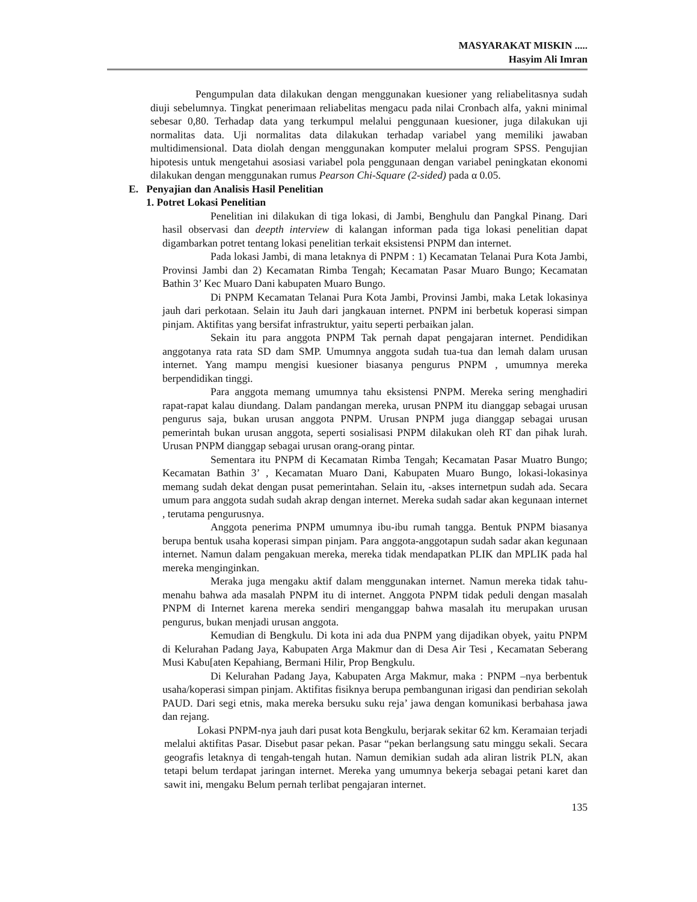MASYARAKAT MISKIN .....
Hasyim Ali Imran
Pengumpulan data dilakukan dengan menggunakan kuesioner yang reliabelitasnya sudah diuji sebelumnya. Tingkat penerimaan reliabelitas mengacu pada nilai Cronbach alfa, yakni minimal sebesar 0,80. Terhadap data yang terkumpul melalui penggunaan kuesioner, juga dilakukan uji normalitas data. Uji normalitas data dilakukan terhadap variabel yang memiliki jawaban multidimensional. Data diolah dengan menggunakan komputer melalui program SPSS. Pengujian hipotesis untuk mengetahui asosiasi variabel pola penggunaan dengan variabel peningkatan ekonomi dilakukan dengan menggunakan rumus Pearson Chi-Square (2-sided) pada α 0.05.
E. Penyajian dan Analisis Hasil Penelitian
1. Potret Lokasi Penelitian
Penelitian ini dilakukan di tiga lokasi, di Jambi, Benghulu dan Pangkal Pinang. Dari hasil observasi dan deepth interview di kalangan informan pada tiga lokasi penelitian dapat digambarkan potret tentang lokasi penelitian terkait eksistensi PNPM dan internet.
Pada lokasi Jambi, di mana letaknya di PNPM : 1) Kecamatan Telanai Pura Kota Jambi, Provinsi Jambi dan 2) Kecamatan Rimba Tengah; Kecamatan Pasar Muaro Bungo; Kecamatan Bathin 3’ Kec Muaro Dani kabupaten Muaro Bungo.
Di PNPM Kecamatan Telanai Pura Kota Jambi, Provinsi Jambi, maka Letak lokasinya jauh dari perkotaan. Selain itu Jauh dari jangkauan internet. PNPM ini berbetuk koperasi simpan pinjam. Aktifitas yang bersifat infrastruktur, yaitu seperti perbaikan jalan.
Sekain itu para anggota PNPM Tak pernah dapat pengajaran internet. Pendidikan anggotanya rata rata SD dam SMP. Umumnya anggota sudah tua-tua dan lemah dalam urusan internet. Yang mampu mengisi kuesioner biasanya pengurus PNPM , umumnya mereka berpendidikan tinggi.
Para anggota memang umumnya tahu eksistensi PNPM. Mereka sering menghadiri rapat-rapat kalau diundang. Dalam pandangan mereka, urusan PNPM itu dianggap sebagai urusan pengurus saja, bukan urusan anggota PNPM. Urusan PNPM juga dianggap sebagai urusan pemerintah bukan urusan anggota, seperti sosialisasi PNPM dilakukan oleh RT dan pihak lurah. Urusan PNPM dianggap sebagai urusan orang-orang pintar.
Sementara itu PNPM di Kecamatan Rimba Tengah; Kecamatan Pasar Muatro Bungo; Kecamatan Bathin 3’ , Kecamatan Muaro Dani, Kabupaten Muaro Bungo, lokasi-lokasinya memang sudah dekat dengan pusat pemerintahan. Selain itu, -akses internetpun sudah ada. Secara umum para anggota sudah sudah akrap dengan internet. Mereka sudah sadar akan kegunaan internet , terutama pengurusnya.
Anggota penerima PNPM umumnya ibu-ibu rumah tangga. Bentuk PNPM biasanya berupa bentuk usaha koperasi simpan pinjam. Para anggota-anggotapun sudah sadar akan kegunaan internet. Namun dalam pengakuan mereka, mereka tidak mendapatkan PLIK dan MPLIK pada hal mereka menginginkan.
Meraka juga mengaku aktif dalam menggunakan internet. Namun mereka tidak tahu-menahu bahwa ada masalah PNPM itu di internet. Anggota PNPM tidak peduli dengan masalah PNPM di Internet karena mereka sendiri menganggap bahwa masalah itu merupakan urusan pengurus, bukan menjadi urusan anggota.
Kemudian di Bengkulu. Di kota ini ada dua PNPM yang dijadikan obyek, yaitu PNPM di Kelurahan Padang Jaya, Kabupaten Arga Makmur dan di Desa Air Tesi , Kecamatan Seberang Musi Kabu[aten Kepahiang, Bermani Hilir, Prop Bengkulu.
Di Kelurahan Padang Jaya, Kabupaten Arga Makmur, maka : PNPM –nya berbentuk usaha/koperasi simpan pinjam. Aktifitas fisiknya berupa pembangunan irigasi dan pendirian sekolah PAUD. Dari segi etnis, maka mereka bersuku suku reja’ jawa dengan komunikasi berbahasa jawa dan rejang.
Lokasi PNPM-nya jauh dari pusat kota Bengkulu, berjarak sekitar 62 km. Keramaian terjadi melalui aktifitas Pasar. Disebut pasar pekan. Pasar “pekan berlangsung satu minggu sekali. Secara geografis letaknya di tengah-tengah hutan. Namun demikian sudah ada aliran listrik PLN, akan tetapi belum terdapat jaringan internet. Mereka yang umumnya bekerja sebagai petani karet dan sawit ini, mengaku Belum pernah terlibat pengajaran internet.
135